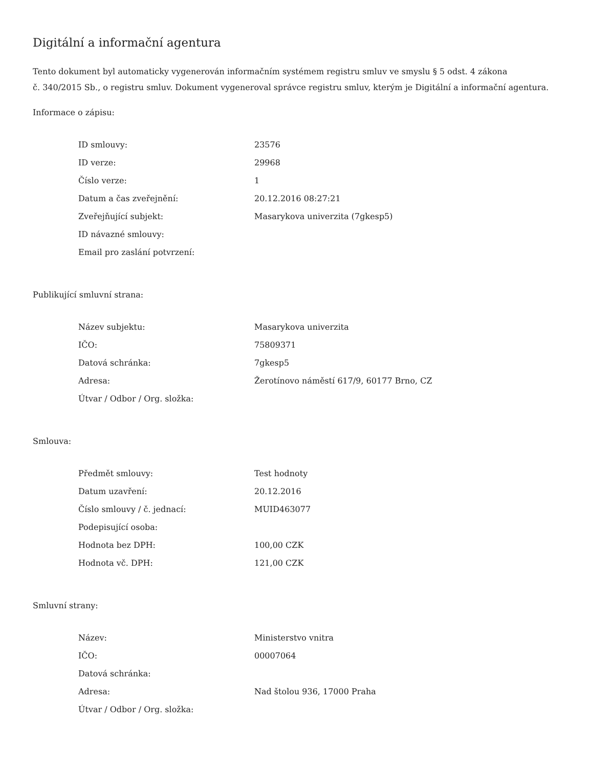Digitální a informační agentura
Tento dokument byl automaticky vygenerován informačním systémem registru smluv ve smyslu § 5 odst. 4 zákona
č. 340/2015 Sb., o registru smluv. Dokument vygeneroval správce registru smluv, kterým je Digitální a informační agentura.
Informace o zápisu:
| ID smlouvy: | 23576 |
| ID verze: | 29968 |
| Číslo verze: | 1 |
| Datum a čas zveřejnění: | 20.12.2016 08:27:21 |
| Zveřejňující subjekt: | Masarykova univerzita (7gkesp5) |
| ID návazné smlouvy: | |
| Email pro zaslání potvrzení: | |
Publikující smluvní strana:
| Název subjektu: | Masarykova univerzita |
| IČO: | 75809371 |
| Datová schránka: | 7gkesp5 |
| Adresa: | Žerotínovo náměstí 617/9, 60177 Brno, CZ |
| Útvar / Odbor / Org. složka: | |
Smlouva:
| Předmět smlouvy: | Test hodnoty |
| Datum uzavření: | 20.12.2016 |
| Číslo smlouvy / č. jednací: | MUID463077 |
| Podepisující osoba: | |
| Hodnota bez DPH: | 100,00 CZK |
| Hodnota vč. DPH: | 121,00 CZK |
Smluvní strany:
| Název: | Ministerstvo vnitra |
| IČO: | 00007064 |
| Datová schránka: | |
| Adresa: | Nad štolou 936, 17000 Praha |
| Útvar / Odbor / Org. složka: | |